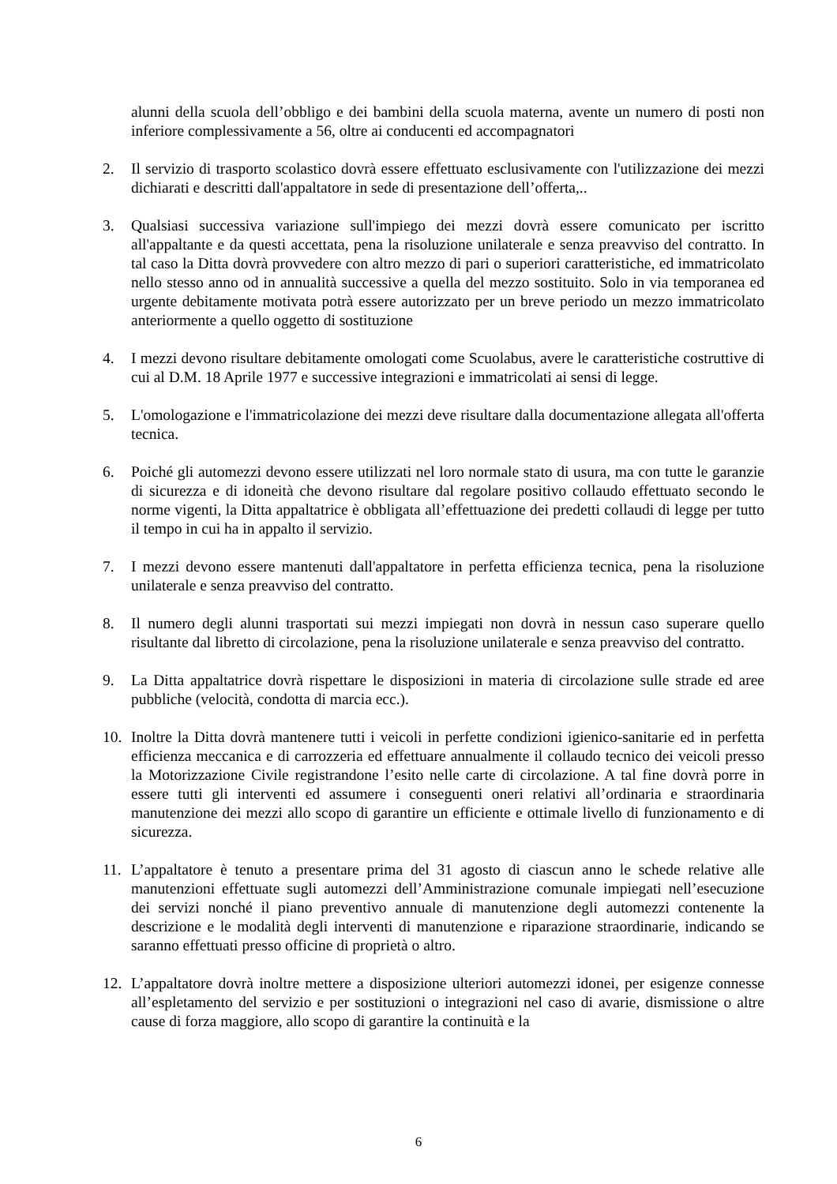alunni della scuola dell’obbligo e dei bambini della scuola materna, avente un numero di posti non inferiore complessivamente a 56, oltre ai conducenti ed accompagnatori
2. Il servizio di trasporto scolastico dovrà essere effettuato esclusivamente con l'utilizzazione dei mezzi dichiarati e descritti dall'appaltatore in sede di presentazione dell’offerta,..
3. Qualsiasi successiva variazione sull'impiego dei mezzi dovrà essere comunicato per iscritto all'appaltante e da questi accettata, pena la risoluzione unilaterale e senza preavviso del contratto. In tal caso la Ditta dovrà provvedere con altro mezzo di pari o superiori caratteristiche, ed immatricolato nello stesso anno od in annualità successive a quella del mezzo sostituito. Solo in via temporanea ed urgente debitamente motivata potrà essere autorizzato per un breve periodo un mezzo immatricolato anteriormente a quello oggetto di sostituzione
4. I mezzi devono risultare debitamente omologati come Scuolabus, avere le caratteristiche costruttive di cui al D.M. 18 Aprile 1977 e successive integrazioni e immatricolati ai sensi di legge.
5. L'omologazione e l'immatricolazione dei mezzi deve risultare dalla documentazione allegata all'offerta tecnica.
6. Poiché gli automezzi devono essere utilizzati nel loro normale stato di usura, ma con tutte le garanzie di sicurezza e di idoneità che devono risultare dal regolare positivo collaudo effettuato secondo le norme vigenti, la Ditta appaltatrice è obbligata all’effettuazione dei predetti collaudi di legge per tutto il tempo in cui ha in appalto il servizio.
7. I mezzi devono essere mantenuti dall'appaltatore in perfetta efficienza tecnica, pena la risoluzione unilaterale e senza preavviso del contratto.
8. Il numero degli alunni trasportati sui mezzi impiegati non dovrà in nessun caso superare quello risultante dal libretto di circolazione, pena la risoluzione unilaterale e senza preavviso del contratto.
9. La Ditta appaltatrice dovrà rispettare le disposizioni in materia di circolazione sulle strade ed aree pubbliche (velocità, condotta di marcia ecc.).
10. Inoltre la Ditta dovrà mantenere tutti i veicoli in perfette condizioni igienico-sanitarie ed in perfetta efficienza meccanica e di carrozzeria ed effettuare annualmente il collaudo tecnico dei veicoli presso la Motorizzazione Civile registrandone l’esito nelle carte di circolazione. A tal fine dovrà porre in essere tutti gli interventi ed assumere i conseguenti oneri relativi all’ordinaria e straordinaria manutenzione dei mezzi allo scopo di garantire un efficiente e ottimale livello di funzionamento e di sicurezza.
11. L’appaltatore è tenuto a presentare prima del 31 agosto di ciascun anno le schede relative alle manutenzioni effettuate sugli automezzi dell’Amministrazione comunale impiegati nell’esecuzione dei servizi nonché il piano preventivo annuale di manutenzione degli automezzi contenente la descrizione e le modalità degli interventi di manutenzione e riparazione straordinarie, indicando se saranno effettuati presso officine di proprietà o altro.
12. L’appaltatore dovrà inoltre mettere a disposizione ulteriori automezzi idonei, per esigenze connesse all’espletamento del servizio e per sostituzioni o integrazioni nel caso di avarie, dismissione o altre cause di forza maggiore, allo scopo di garantire la continuità e la
6